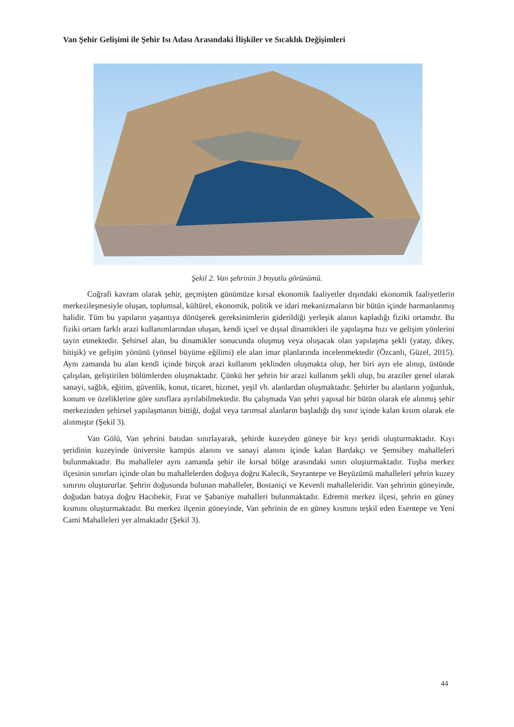Van Şehir Gelişimi ile Şehir Isı Adası Arasındaki İlişkiler ve Sıcaklık Değişimleri
Şekil 2. Van şehrinin 3 boyutlu görünümü.
Coğrafi kavram olarak şehir, geçmişten günümüze kırsal ekonomik faaliyetler dışındaki ekonomik faaliyetlerin merkezileşmesiyle oluşan, toplumsal, kültürel, ekonomik, politik ve idari mekanizmaların bir bütün içinde harmanlanmış halidir. Tüm bu yapıların yaşantıya dönüşerek gereksinimlerin giderildiği yerleşik alanın kapladığı fiziki ortamdır. Bu fiziki ortam farklı arazi kullanımlarından oluşan, kendi içsel ve dışsal dinamikleri ile yapılaşma hızı ve gelişim yönlerini tayin etmektedir. Şehirsel alan, bu dinamikler sonucunda oluşmuş veya oluşacak olan yapılaşma şekli (yatay, dikey, bitişik) ve gelişim yönünü (yönsel büyüme eğilimi) ele alan imar planlarında incelenmektedir (Özcanlı, Güzel, 2015). Aynı zamanda bu alan kendi içinde birçok arazi kullanım şeklinden oluşmakta olup, her biri ayrı ele alınıp, üstünde çalışılan, geliştirilen bölümlerden oluşmaktadır. Çünkü her şehrin bir arazi kullanım şekli olup, bu araziler genel olarak sanayi, sağlık, eğitim, güvenlik, konut, ticaret, hizmet, yeşil vb. alanlardan oluşmaktadır. Şehirler bu alanların yoğunluk, konum ve özeliklerine göre sınıflara ayrılabilmektedir. Bu çalışmada Van şehri yapısal bir bütün olarak ele alınmış şehir merkezinden şehirsel yapılaşmanın bittiği, doğal veya tarımsal alanların başladığı dış sınır içinde kalan kısım olarak ele alınmıştır (Şekil 3).
Van Gölü, Van şehrini batıdan sınırlayarak, şehirde kuzeyden güneye bir kıyı şeridi oluşturmaktadır. Kıyı şeridinin kuzeyinde üniversite kampüs alanını ve sanayi alanını içinde kalan Bardakçı ve Şemsibey mahalleleri bulunmaktadır. Bu mahalleler aynı zamanda şehir ile kırsal bölge arasındaki sınırı oluşturmaktadır. Tuşba merkez ilçesinin sınırları içinde olan bu mahallelerden doğuya doğru Kalecik, Seyrantepe ve Beyüzümü mahalleleri şehrin kuzey sınırını oluştururlar. Şehrin doğusunda bulunan mahalleler, Bostaniçi ve Kevenli mahalleleridir. Van şehrinin güneyinde, doğudan batıya doğru Hacıbekir, Fırat ve Şabaniye mahalleri bulunmaktadır. Edremit merkez ilçesi, şehrin en güney kısmını oluşturmaktadır. Bu merkez ilçenin güneyinde, Van şehrinin de en güney kısmını teşkil eden Esentepe ve Yeni Cami Mahalleleri yer almaktadır (Şekil 3).
44